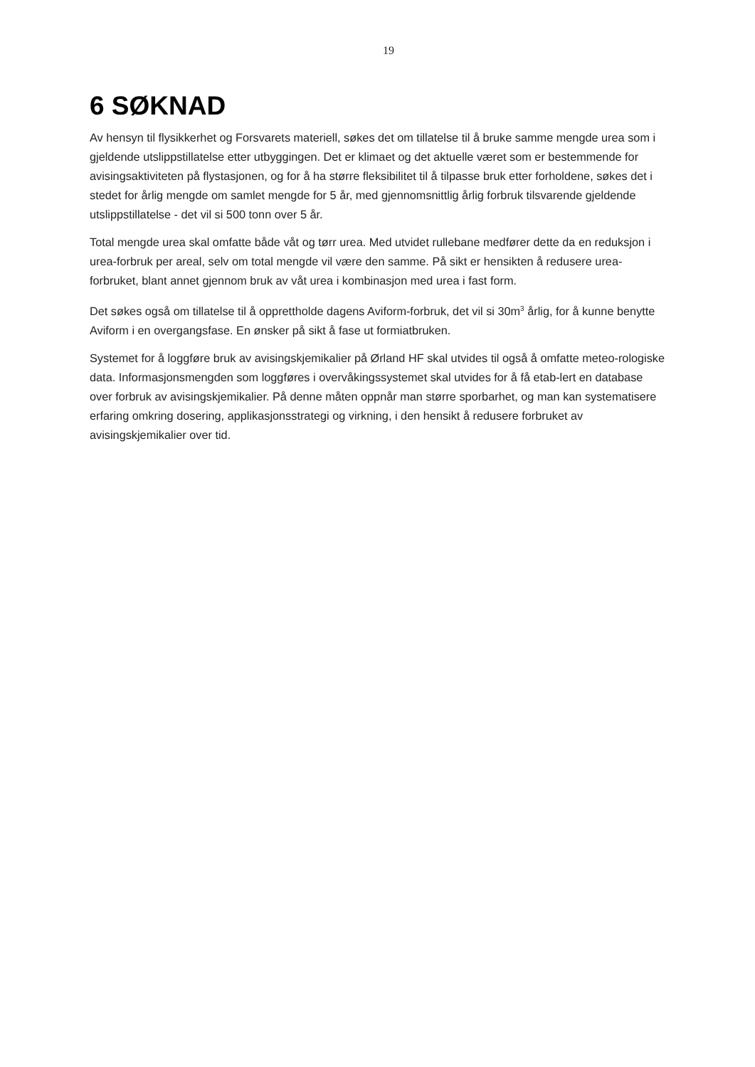19
6 SØKNAD
Av hensyn til flysikkerhet og Forsvarets materiell, søkes det om tillatelse til å bruke samme mengde urea som i gjeldende utslippstillatelse etter utbyggingen. Det er klimaet og det aktuelle været som er bestemmende for avisingsaktiviteten på flystasjonen, og for å ha større fleksibilitet til å tilpasse bruk etter forholdene, søkes det i stedet for årlig mengde om samlet mengde for 5 år, med gjennomsnittlig årlig forbruk tilsvarende gjeldende utslippstillatelse - det vil si 500 tonn over 5 år.
Total mengde urea skal omfatte både våt og tørr urea. Med utvidet rullebane medfører dette da en reduksjon i urea-forbruk per areal, selv om total mengde vil være den samme. På sikt er hensikten å redusere urea-forbruket, blant annet gjennom bruk av våt urea i kombinasjon med urea i fast form.
Det søkes også om tillatelse til å opprettholde dagens Aviform-forbruk, det vil si 30m<sup>3</sup> årlig, for å kunne benytte Aviform i en overgangsfase. En ønsker på sikt å fase ut formiatbruken.
Systemet for å loggføre bruk av avisingskjemikalier på Ørland HF skal utvides til også å omfatte meteo-rologiske data. Informasjonsmengden som loggføres i overvåkingssystemet skal utvides for å få etab-lert en database over forbruk av avisingskjemikalier. På denne måten oppnår man større sporbarhet, og man kan systematisere erfaring omkring dosering, applikasjonsstrategi og virkning, i den hensikt å redusere forbruket av avisingskjemikalier over tid.